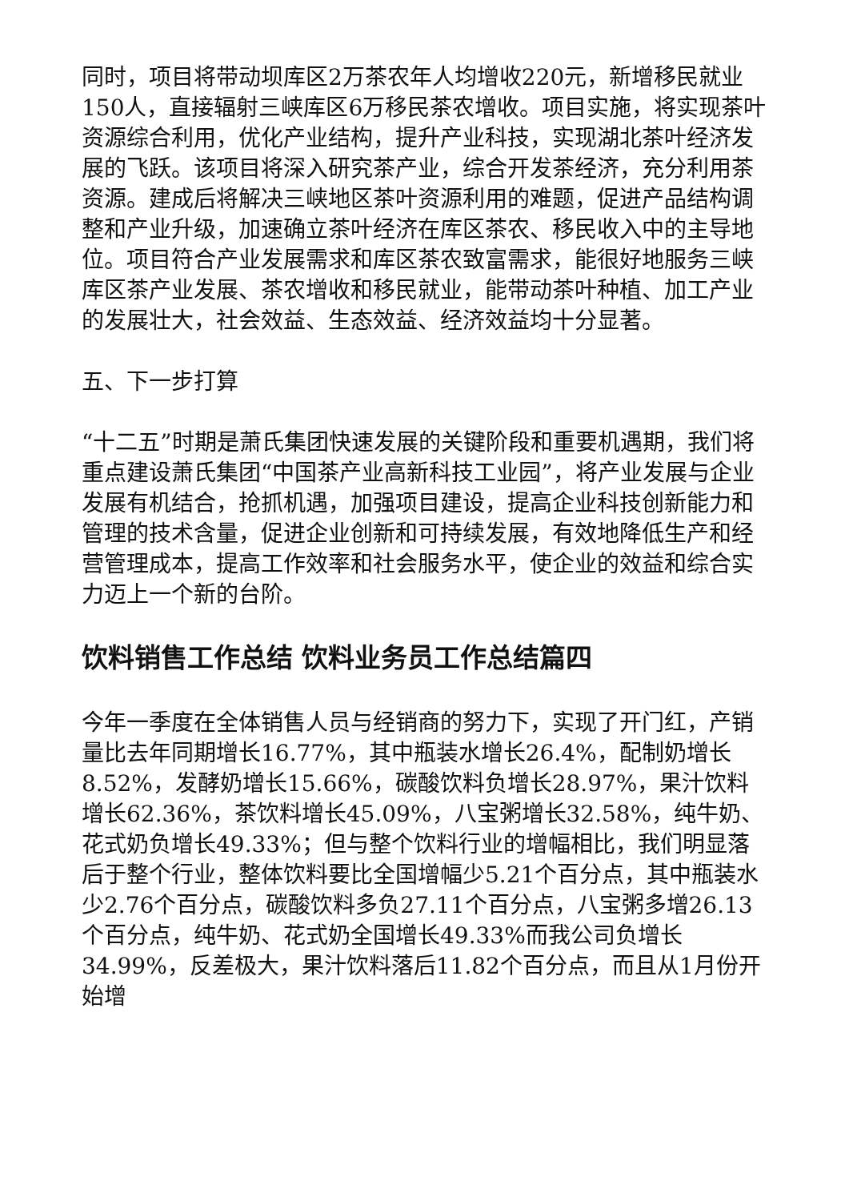同时，项目将带动坝库区2万茶农年人均增收220元，新增移民就业150人，直接辐射三峡库区6万移民茶农增收。项目实施，将实现茶叶资源综合利用，优化产业结构，提升产业科技，实现湖北茶叶经济发展的飞跃。该项目将深入研究茶产业，综合开发茶经济，充分利用茶资源。建成后将解决三峡地区茶叶资源利用的难题，促进产品结构调整和产业升级，加速确立茶叶经济在库区茶农、移民收入中的主导地位。项目符合产业发展需求和库区茶农致富需求，能很好地服务三峡库区茶产业发展、茶农增收和移民就业，能带动茶叶种植、加工产业的发展壮大，社会效益、生态效益、经济效益均十分显著。
五、下一步打算
“十二五”时期是萧氏集团快速发展的关键阶段和重要机遇期，我们将重点建设萧氏集团“中国茶产业高新科技工业园”，将产业发展与企业发展有机结合，抢抓机遇，加强项目建设，提高企业科技创新能力和管理的技术含量，促进企业创新和可持续发展，有效地降低生产和经营管理成本，提高工作效率和社会服务水平，使企业的效益和综合实力迈上一个新的台阶。
饮料销售工作总结 饮料业务员工作总结篇四
今年一季度在全体销售人员与经销商的努力下，实现了开门红，产销量比去年同期增长16.77%，其中瓶装水增长26.4%，配制奶增长8.52%，发酵奶增长15.66%，碳酸饮料负增长28.97%，果汁饮料增长62.36%，茶饮料增长45.09%，八宝粥增长32.58%，纯牛奶、花式奶负增长49.33%；但与整个饮料行业的增幅相比，我们明显落后于整个行业，整体饮料要比全国增幅少5.21个百分点，其中瓶装水少2.76个百分点，碳酸饮料多负27.11个百分点，八宝粥多增26.13个百分点，纯牛奶、花式奶全国增长49.33%而我公司负增长34.99%，反差极大，果汁饮料落后11.82个百分点，而且从1月份开始增